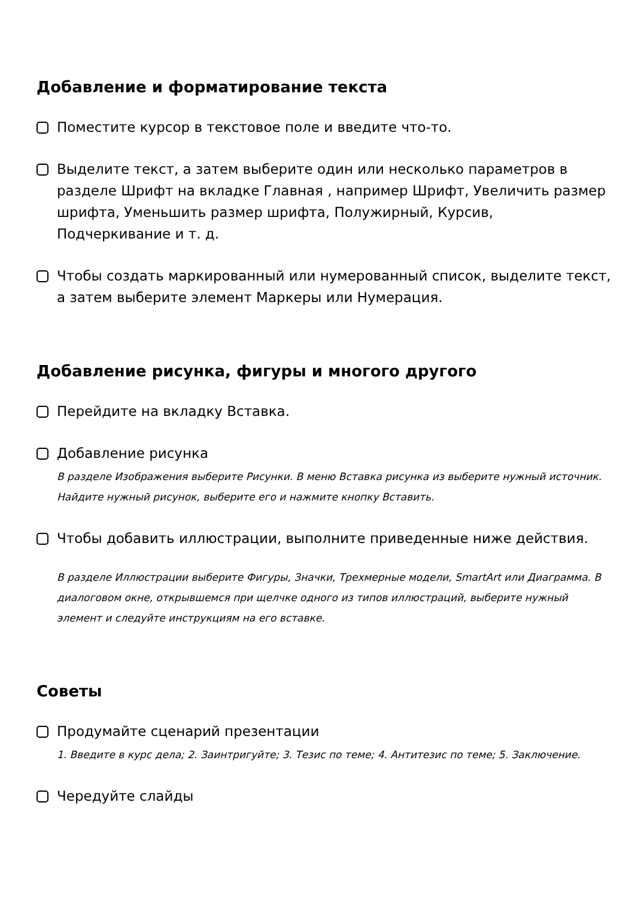Добавление и форматирование текста
Поместите курсор в текстовое поле и введите что-то.
Выделите текст, а затем выберите один или несколько параметров в разделе Шрифт на вкладке Главная , например Шрифт, Увеличить размер шрифта, Уменьшить размер шрифта, Полужирный, Курсив, Подчеркивание и т. д.
Чтобы создать маркированный или нумерованный список, выделите текст, а затем выберите элемент Маркеры или Нумерация.
Добавление рисунка, фигуры и многого другого
Перейдите на вкладку Вставка.
Добавление рисунка
В разделе Изображения выберите Рисунки. В меню Вставка рисунка из выберите нужный источник. Найдите нужный рисунок, выберите его и нажмите кнопку Вставить.
Чтобы добавить иллюстрации, выполните приведенные ниже действия.
В разделе Иллюстрации выберите Фигуры, Значки, Трехмерные модели, SmartArt или Диаграмма. В диалоговом окне, открывшемся при щелчке одного из типов иллюстраций, выберите нужный элемент и следуйте инструкциям на его вставке.
Советы
Продумайте сценарий презентации
1. Введите в курс дела; 2. Заинтригуйте; 3. Тезис по теме; 4. Антитезис по теме; 5. Заключение.
Чередуйте слайды